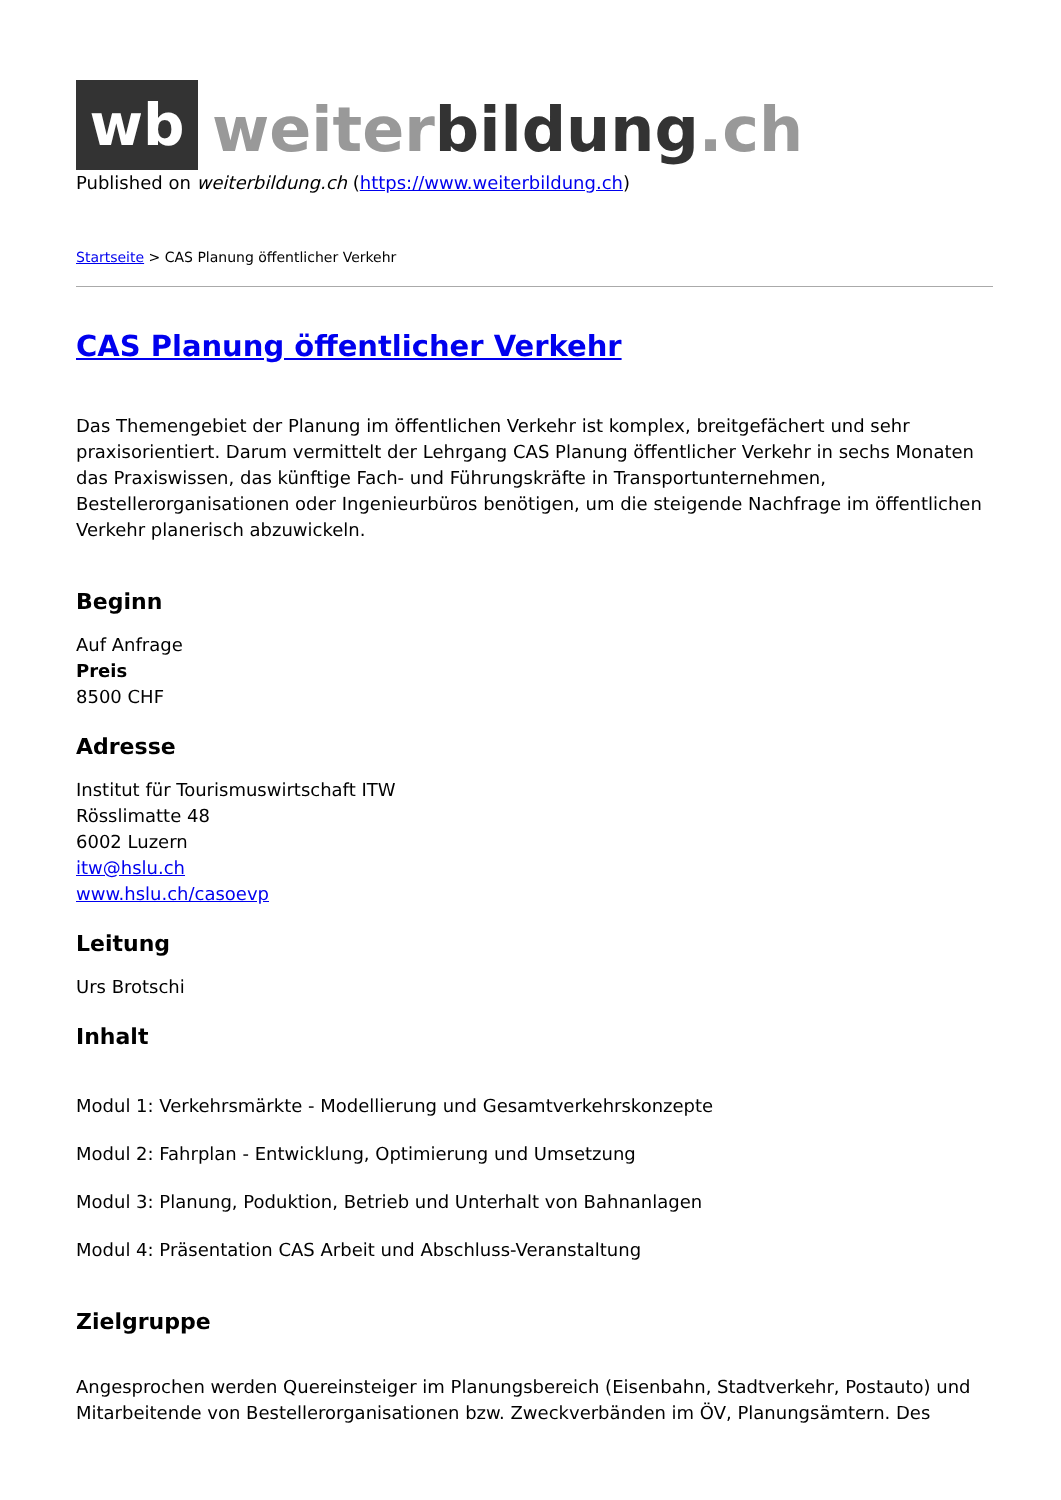wb
weiterbildung.ch
Published on weiterbildung.ch (https://www.weiterbildung.ch)
Startseite > CAS Planung öffentlicher Verkehr
CAS Planung öffentlicher Verkehr
Das Themengebiet der Planung im öffentlichen Verkehr ist komplex, breitgefächert und sehr praxisorientiert. Darum vermittelt der Lehrgang CAS Planung öffentlicher Verkehr in sechs Monaten das Praxiswissen, das künftige Fach- und Führungskräfte in Transportunternehmen, Bestellerorganisationen oder Ingenieurbüros benötigen, um die steigende Nachfrage im öffentlichen Verkehr planerisch abzuwickeln.
Beginn
Auf Anfrage
Preis
8500 CHF
Adresse
Institut für Tourismuswirtschaft ITW
Rösslimatte 48
6002 Luzern
itw@hslu.ch
www.hslu.ch/casoevp
Leitung
Urs Brotschi
Inhalt
Modul 1: Verkehrsmärkte - Modellierung und Gesamtverkehrskonzepte
Modul 2: Fahrplan - Entwicklung, Optimierung und Umsetzung
Modul 3: Planung, Poduktion, Betrieb und Unterhalt von Bahnanlagen
Modul 4: Präsentation CAS Arbeit und Abschluss-Veranstaltung
Zielgruppe
Angesprochen werden Quereinsteiger im Planungsbereich (Eisenbahn, Stadtverkehr, Postauto) und Mitarbeitende von Bestellerorganisationen bzw. Zweckverbänden im ÖV, Planungsämtern. Des